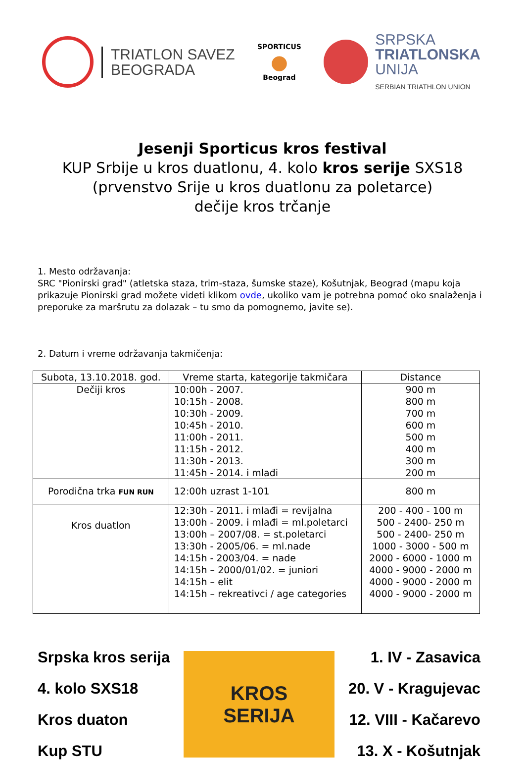TRIATLON SAVEZ
BEOGRADA
SPORTICUS
●
Beograd
SRPSKA
TRIATLONSKA
UNIJA
SERBIAN TRIATHLON UNION
Jesenji Sporticus kros festival
KUP Srbije u kros duatlonu, 4. kolo kros serije SXS18
(prvenstvo Srije u kros duatlonu za poletarce)
dečije kros trčanje
1. Mesto održavanja:
SRC "Pionirski grad" (atletska staza, trim-staza, šumske staze), Košutnjak, Beograd (mapu koja prikazuje Pionirski grad možete videti klikom ovde, ukoliko vam je potrebna pomoć oko snalaženja i preporuke za maršrutu za dolazak – tu smo da pomognemo, javite se).
2. Datum i vreme održavanja takmičenja:
| Subota, 13.10.2018. god. | Vreme starta, kategorije takmičara | Distance |
| --- | --- | --- |
| Dečiji kros | 10:00h - 2007. 10:15h - 2008. 10:30h - 2009. 10:45h - 2010. 11:00h - 2011. 11:15h - 2012. 11:30h - 2013. 11:45h - 2014. i mlađi | 900 m 800 m 700 m 600 m 500 m 400 m 300 m 200 m |
| Porodična trka FUN RUN | 12:00h uzrast 1-101 | 800 m |
| Kros duatlon | 12:30h - 2011. i mlađi = revijalna 13:00h - 2009. i mlađi = ml.poletarci 13:00h – 2007/08. = st.poletarci 13:30h - 2005/06. = ml.nade 14:15h - 2003/04. = nade 14:15h – 2000/01/02. = juniori 14:15h – elit 14:15h – rekreativci / age categories | 200 - 400 - 100 m 500 - 2400- 250 m 500 - 2400- 250 m 1000 - 3000 - 500 m 2000 - 6000 - 1000 m 4000 - 9000 - 2000 m 4000 - 9000 - 2000 m 4000 - 9000 - 2000 m |
Srpska kros serija
4. kolo SXS18
Kros duaton
Kup STU
KROS
SERIJA
1. IV - Zasavica
20. V - Kragujevac
12. VIII - Kačarevo
13. X - Košutnjak